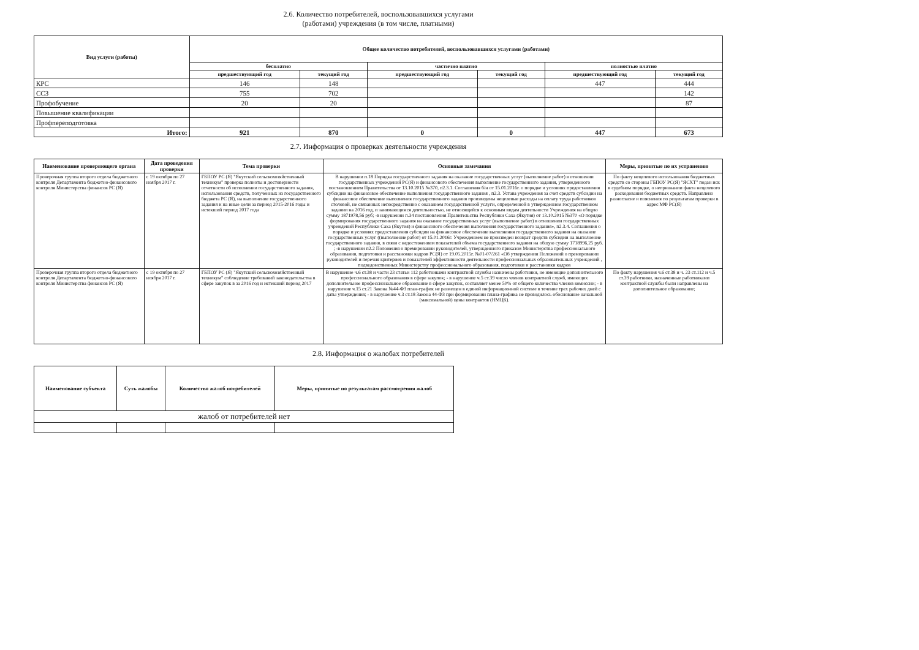2.6. Количество потребителей, воспользовавшихся услугами
(работами) учреждения (в том числе, платными)
| Вид услуги (работы) | Общее количество потребителей, воспользовавшихся услугами (работами) | | | | | |
| --- | --- | --- | --- | --- | --- | --- |
| | бесплатно | | частично платно | | полностью платно | |
| | предшествующий год | текущий год | предшествующий год | текущий год | предшествующий год | текущий год |
| КРС | 146 | 148 | | | 447 | 444 |
| ССЗ | 755 | 702 | | | | 142 |
| Профобучение | 20 | 20 | | | | 87 |
| Повышение квалификации | | | | | | |
| Профпереподготовка | | | | | | |
| Итого: | 921 | 870 | 0 | 0 | 447 | 673 |
2.7. Информация о проверках деятельности учреждения
| Наименование проверяющего органа | Дата проведения проверки | Тема проверки | Основные замечания | Меры, принятые по их устранению |
| --- | --- | --- | --- | --- |
| Проверочная группа второго отдела бюджетного контроля Департамента бюджетно-финансового контроля Министерства финансов РС (Я) | с 19 октября по 27 ноября 2017 г. | ГБПОУ РС (Я) "Якутский сельскохозяйственный техникум" проверка полноты и достоверности отчетности об исполнении государственного задания, использования средств, полученных из государственного бюджета РС (Я), на выполнение государственного задания и на иные цели за период 2015-2016 годы и истекший период 2017 года | В нарушении п.18 Порядка государственного задания на оказание государственных услуг (выполнение работ) в отношении государственных учреждений РС(Я) и финансового обеспечения выполнение государственного задания, утвержденного постановлением Правительства от 13.10.2015 №370, п2.3.1. Соглашения б/н от 15.01.2016г. о порядке и условиях предоставления субсидии на финансовое обеспечение выполнения государственного задания , п2.3. Устава учреждения за счет средств субсидии на финансовое обеспечение выполнения государственного задания произведены нецелевые расходы на оплату труда работников столовой, не связанных непосредственно с оказанием государственной услуги, определенной в утвержденном государственном задании на 2016 год, и занимающимся деятельностью, не относящейся к основным видам деятельности Учреждения на общую сумму 1871978,56 руб; -в нарушении п.34 постановления Правительства Республики Саха (Якутия) от 13.10.2015 №370 «О порядке формирования государственного задания на оказание государственных услуг (выполнение работ) в отношении государственных учреждений Республики Саха (Якутия) и финансового обеспечения выполнения государственного задания», п2.3.4. Соглашения о порядке и условиях предоставления субсидии на финансовое обеспечение выполнения государственного задания на оказание государственных услуг ((выполнение работ) от 15.01.2016г. Учреждением не произведен возврат средств субсидии на выполнение государственного задания, в связи с недостижением показателей объема государственного задания на общую сумму 1718996,25 руб. ; -в нарушении п2.2 Положения о премировании руководителей, утвержденного приказом Министерства профессионального образования, подготовки и расстановки кадров РС(Я) от 19.05.2015г. №01-07/261 «Об утверждении Положений о премировании руководителей и перечня критериев и показателей эффективности деятельности профессиональных образовательных учреждений , подведомственных Министерству профессионального образования, подготовки и расстановки кадров | По факту нецелевого использования бюджетных средств со стороны ГБПОУ РС(Я) "ЯСХТ" подан иск в судебном порядке, о непризнании факта нецелевого расходования бюджетных средств. Направлено разногласие и пояснения по результатам проверки в адрес МФ РС(Я) |
| Проверочная группа второго отдела бюджетного контроля Департамента бюджетно-финансового контроля Министерства финансов РС (Я) | с 19 октября по 27 ноября 2017 г. | ГБПОУ РС (Я) "Якутский сельскохозяйственный техникум" соблюдение требований законодательства в сфере закупок в за 2016 год и истекший период 2017 | В нарушение ч.6 ст.38 и части 23 статьи 112 работниками контрактной службы назначены работники, не имеющие дополнительного профессионального образования в сфере закупок; - в нарушение ч.5 ст.39 число членов контрактной служб, имеющих дополнительное профессиональное образование в сфере закупок, составляет менее 50% от общего количества членов комиссии; - в нарушение ч.15 ст.21 Закона №44-ФЗ план-график не размещен в единой информационной системе в течение трех рабочих дней с даты утверждения; - в нарушение ч.3 ст.18 Закона 44-ФЗ при формировании плана-графика не проводилось обоснование начальной (максимальной) цены контрактов (НМЦК). | По факту нарушения ч.6 ст.38 и ч. 23 ст.112 и ч.5 ст.39 работники, назначенные работниками контрактной службы были направлены на дополнительное образование; |
2.8. Информация о жалобах потребителей
| Наименование субъекта | Суть жалобы | Количество жалоб потребителей | Меры, принятые по результатам рассмотрения жалоб |
| --- | --- | --- | --- |
| жалоб от потребителей нет | | | |